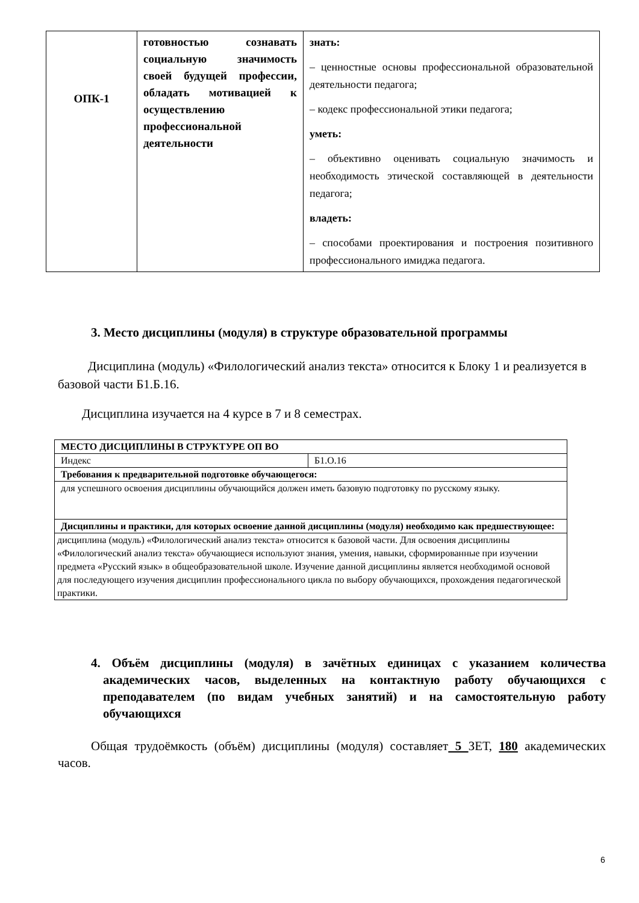| ОПК-1 | готовностью сознавать социальную значимость своей будущей профессии, обладать мотивацией к осуществлению профессиональной деятельности | знать: – ценностные основы профессиональной образовательной деятельности педагога; – кодекс профессиональной этики педагога; уметь: – объективно оценивать социальную значимость и необходимость этической составляющей в деятельности педагога; владеть: – способами проектирования и построения позитивного профессионального имиджа педагога. |
3. Место дисциплины (модуля) в структуре образовательной программы
Дисциплина (модуль) «Филологический анализ текста» относится к Блоку 1 и реализуется в базовой части Б1.Б.16.
Дисциплина изучается на 4 курсе в 7 и 8 семестрах.
| МЕСТО ДИСЦИПЛИНЫ В СТРУКТУРЕ ОП ВО | |
| Индекс | Б1.О.16 |
| Требования к предварительной подготовке обучающегося: | |
| для успешного освоения дисциплины обучающийся должен иметь базовую подготовку по русскому языку. | |
| Дисциплины и практики, для которых освоение данной дисциплины (модуля) необходимо как предшествующее: | |
| дисциплина (модуль) «Филологический анализ текста» относится к базовой части. Для освоения дисциплины «Филологический анализ текста» обучающиеся используют знания, умения, навыки, сформированные при изучении предмета «Русский язык» в общеобразовательной школе. Изучение данной дисциплины является необходимой основой для последующего изучения дисциплин профессионального цикла по выбору обучающихся, прохождения педагогической практики. | |
4. Объём дисциплины (модуля) в зачётных единицах с указанием количества академических часов, выделенных на контактную работу обучающихся с преподавателем (по видам учебных занятий) и на самостоятельную работу обучающихся
Общая трудоёмкость (объём) дисциплины (модуля) составляет 5 ЗЕТ, 180 академических часов.
6